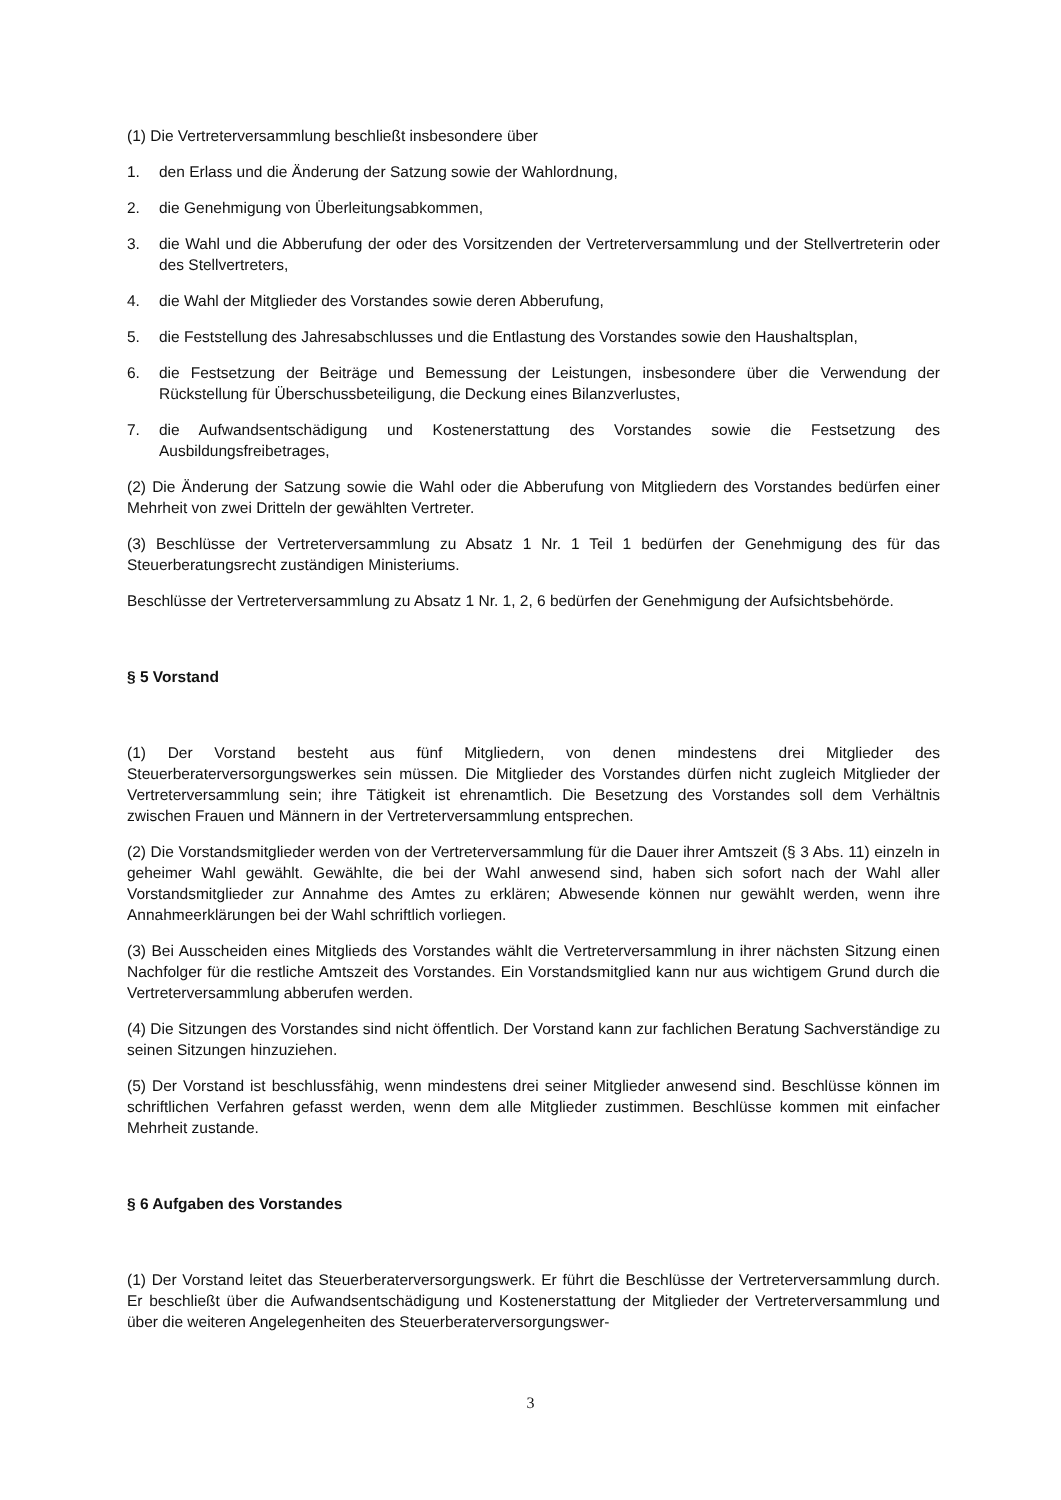(1) Die Vertreterversammlung beschließt insbesondere über
1. den Erlass und die Änderung der Satzung sowie der Wahlordnung,
2. die Genehmigung von Überleitungsabkommen,
3. die Wahl und die Abberufung der oder des Vorsitzenden der Vertreterversammlung und der Stellvertreterin oder des Stellvertreters,
4. die Wahl der Mitglieder des Vorstandes sowie deren Abberufung,
5. die Feststellung des Jahresabschlusses und die Entlastung des Vorstandes sowie den Haushaltsplan,
6. die Festsetzung der Beiträge und Bemessung der Leistungen, insbesondere über die Verwendung der Rückstellung für Überschussbeteiligung, die Deckung eines Bilanzverlustes,
7. die Aufwandsentschädigung und Kostenerstattung des Vorstandes sowie die Festsetzung des Ausbildungsfreibetrages,
(2) Die Änderung der Satzung sowie die Wahl oder die Abberufung von Mitgliedern des Vorstandes bedürfen einer Mehrheit von zwei Dritteln der gewählten Vertreter.
(3) Beschlüsse der Vertreterversammlung zu Absatz 1 Nr. 1 Teil 1 bedürfen der Genehmigung des für das Steuerberatungsrecht zuständigen Ministeriums.
Beschlüsse der Vertreterversammlung zu Absatz 1 Nr. 1, 2, 6 bedürfen der Genehmigung der Aufsichtsbehörde.
§ 5 Vorstand
(1) Der Vorstand besteht aus fünf Mitgliedern, von denen mindestens drei Mitglieder des Steuerberaterversorgungswerkes sein müssen. Die Mitglieder des Vorstandes dürfen nicht zugleich Mitglieder der Vertreterversammlung sein; ihre Tätigkeit ist ehrenamtlich. Die Besetzung des Vorstandes soll dem Verhältnis zwischen Frauen und Männern in der Vertreterversammlung entsprechen.
(2) Die Vorstandsmitglieder werden von der Vertreterversammlung für die Dauer ihrer Amtszeit (§ 3 Abs. 11) einzeln in geheimer Wahl gewählt. Gewählte, die bei der Wahl anwesend sind, haben sich sofort nach der Wahl aller Vorstandsmitglieder zur Annahme des Amtes zu erklären; Abwesende können nur gewählt werden, wenn ihre Annahmeerklärungen bei der Wahl schriftlich vorliegen.
(3) Bei Ausscheiden eines Mitglieds des Vorstandes wählt die Vertreterversammlung in ihrer nächsten Sitzung einen Nachfolger für die restliche Amtszeit des Vorstandes. Ein Vorstandsmitglied kann nur aus wichtigem Grund durch die Vertreterversammlung abberufen werden.
(4) Die Sitzungen des Vorstandes sind nicht öffentlich. Der Vorstand kann zur fachlichen Beratung Sachverständige zu seinen Sitzungen hinzuziehen.
(5) Der Vorstand ist beschlussfähig, wenn mindestens drei seiner Mitglieder anwesend sind. Beschlüsse können im schriftlichen Verfahren gefasst werden, wenn dem alle Mitglieder zustimmen. Beschlüsse kommen mit einfacher Mehrheit zustande.
§ 6 Aufgaben des Vorstandes
(1) Der Vorstand leitet das Steuerberaterversorgungswerk. Er führt die Beschlüsse der Vertreterversammlung durch. Er beschließt über die Aufwandsentschädigung und Kostenerstattung der Mitglieder der Vertreterversammlung und über die weiteren Angelegenheiten des Steuerberaterversorgungswer-
3